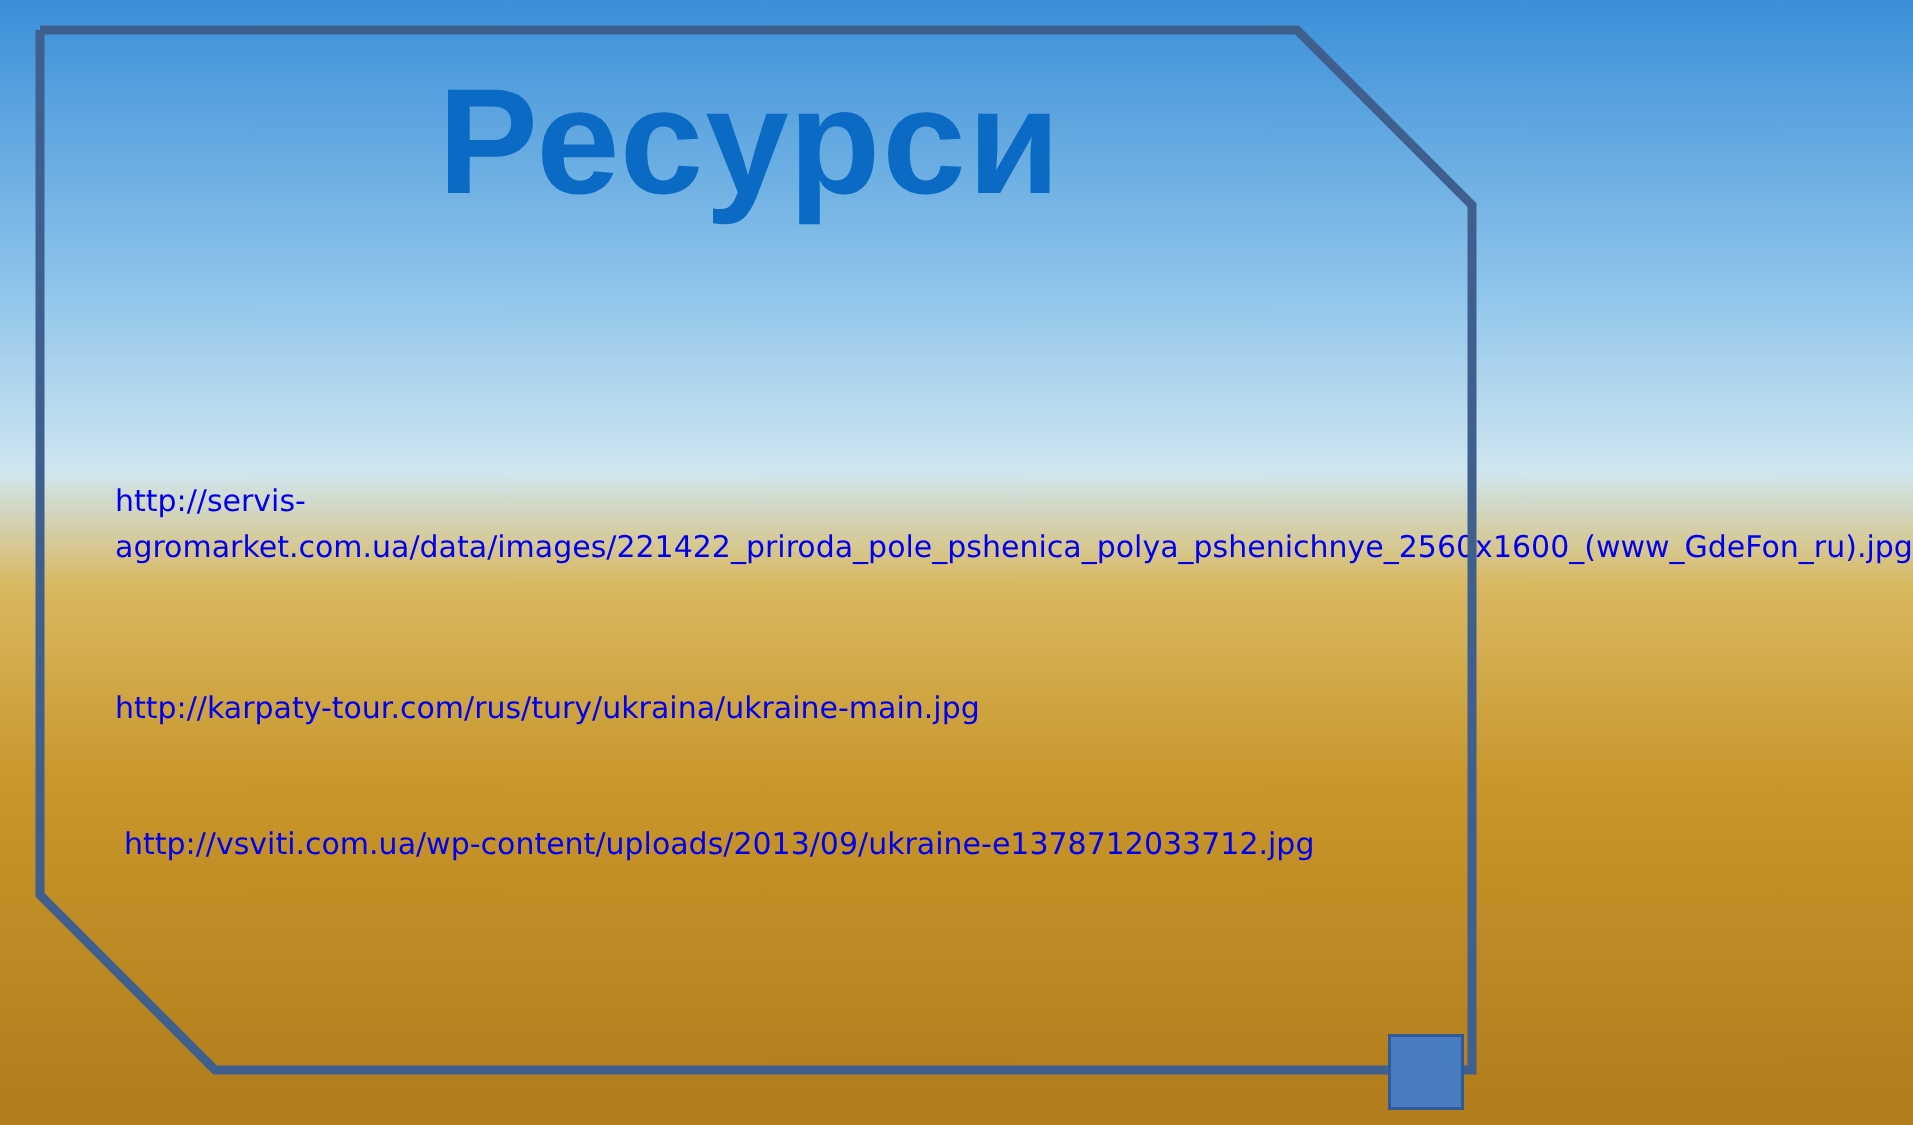Ресурси
http://servis-agromarket.com.ua/data/images/221422_priroda_pole_pshenica_polya_pshenichnye_2560x1600_(www_GdeFon_ru).jpg
http://karpaty-tour.com/rus/tury/ukraina/ukraine-main.jpg
http://vsviti.com.ua/wp-content/uploads/2013/09/ukraine-e1378712033712.jpg